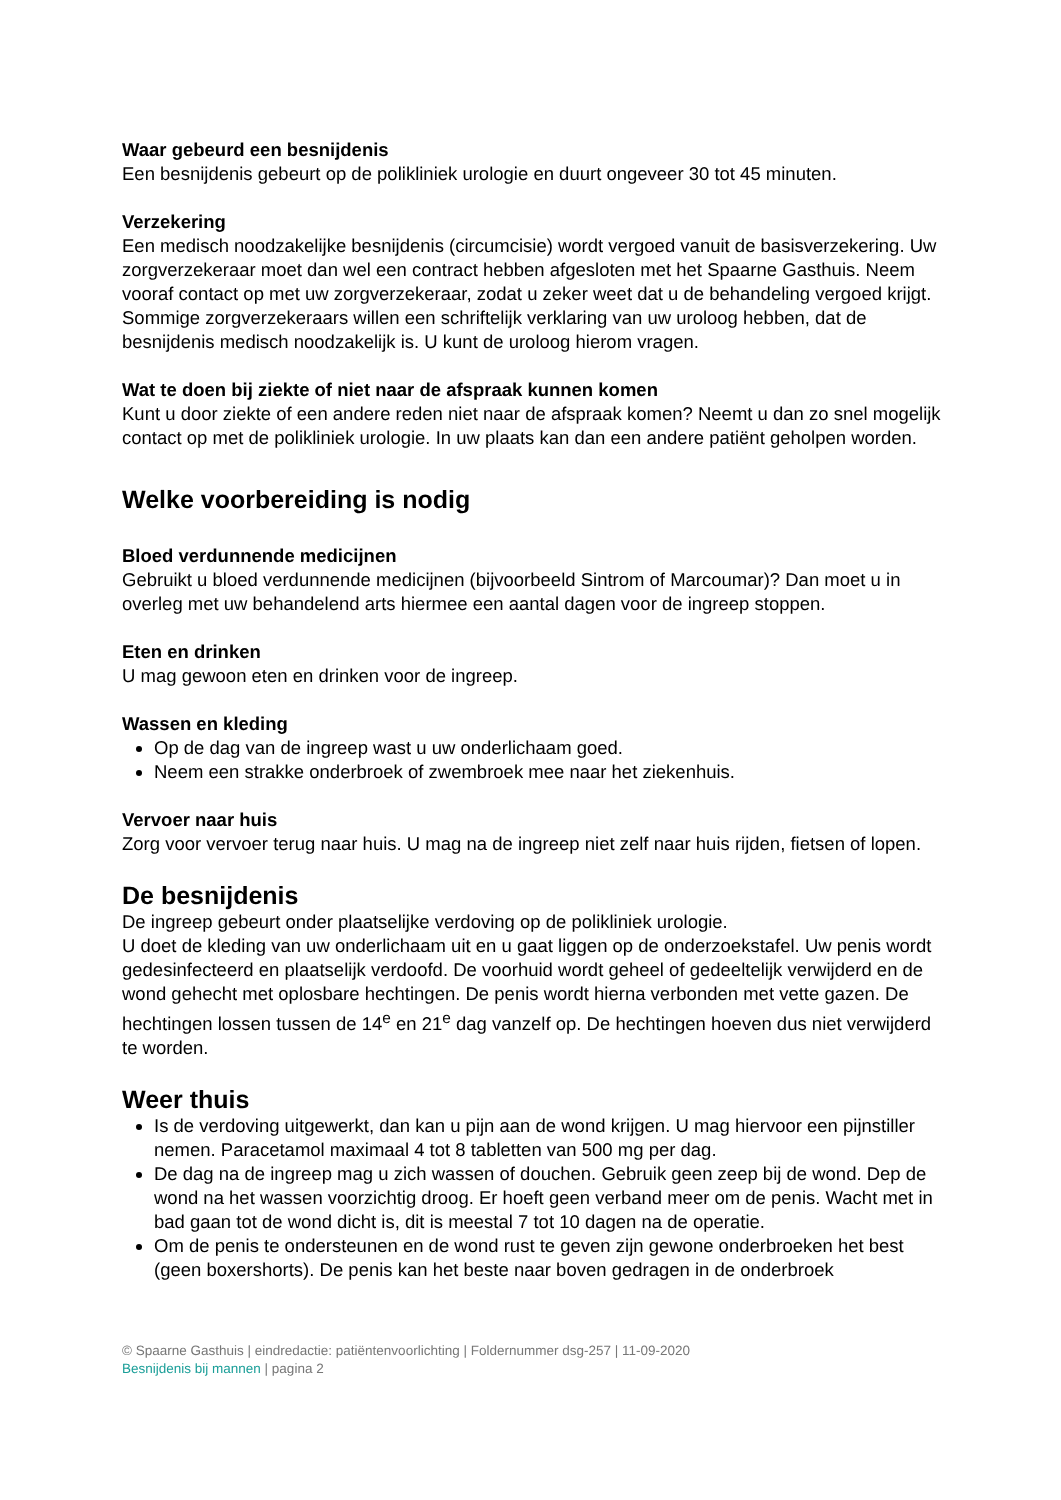Waar gebeurd een besnijdenis
Een besnijdenis gebeurt op de polikliniek urologie en duurt ongeveer 30 tot 45 minuten.
Verzekering
Een medisch noodzakelijke besnijdenis (circumcisie) wordt vergoed vanuit de basisverzekering. Uw zorgverzekeraar moet dan wel een contract hebben afgesloten met het Spaarne Gasthuis. Neem vooraf contact op met uw zorgverzekeraar, zodat u zeker weet dat u de behandeling vergoed krijgt. Sommige zorgverzekeraars willen een schriftelijk verklaring van uw uroloog hebben, dat de besnijdenis medisch noodzakelijk is. U kunt de uroloog hierom vragen.
Wat te doen bij ziekte of niet naar de afspraak kunnen komen
Kunt u door ziekte of een andere reden niet naar de afspraak komen? Neemt u dan zo snel mogelijk contact op met de polikliniek urologie. In uw plaats kan dan een andere patiënt geholpen worden.
Welke voorbereiding is nodig
Bloed verdunnende medicijnen
Gebruikt u bloed verdunnende medicijnen (bijvoorbeeld Sintrom of Marcoumar)? Dan moet u in overleg met uw behandelend arts hiermee een aantal dagen voor de ingreep stoppen.
Eten en drinken
U mag gewoon eten en drinken voor de ingreep.
Wassen en kleding
Op de dag van de ingreep wast u uw onderlichaam goed.
Neem een strakke onderbroek of zwembroek mee naar het ziekenhuis.
Vervoer naar huis
Zorg voor vervoer terug naar huis. U mag na de ingreep niet zelf naar huis rijden, fietsen of lopen.
De besnijdenis
De ingreep gebeurt onder plaatselijke verdoving op de polikliniek urologie.
U doet de kleding van uw onderlichaam uit en u gaat liggen op de onderzoekstafel. Uw penis wordt gedesinfecteerd en plaatselijk verdoofd. De voorhuid wordt geheel of gedeeltelijk verwijderd en de wond gehecht met oplosbare hechtingen. De penis wordt hierna verbonden met vette gazen. De hechtingen lossen tussen de 14<sup>e</sup> en 21<sup>e</sup> dag vanzelf op. De hechtingen hoeven dus niet verwijderd te worden.
Weer thuis
Is de verdoving uitgewerkt, dan kan u pijn aan de wond krijgen. U mag hiervoor een pijnstiller nemen. Paracetamol maximaal 4 tot 8 tabletten van 500 mg per dag.
De dag na de ingreep mag u zich wassen of douchen. Gebruik geen zeep bij de wond. Dep de wond na het wassen voorzichtig droog. Er hoeft geen verband meer om de penis. Wacht met in bad gaan tot de wond dicht is, dit is meestal 7 tot 10 dagen na de operatie.
Om de penis te ondersteunen en de wond rust te geven zijn gewone onderbroeken het best (geen boxershorts). De penis kan het beste naar boven gedragen in de onderbroek
© Spaarne Gasthuis | eindredactie: patiëntenvoorlichting | Foldernummer dsg-257 | 11-09-2020
Besnijdenis bij mannen | pagina 2